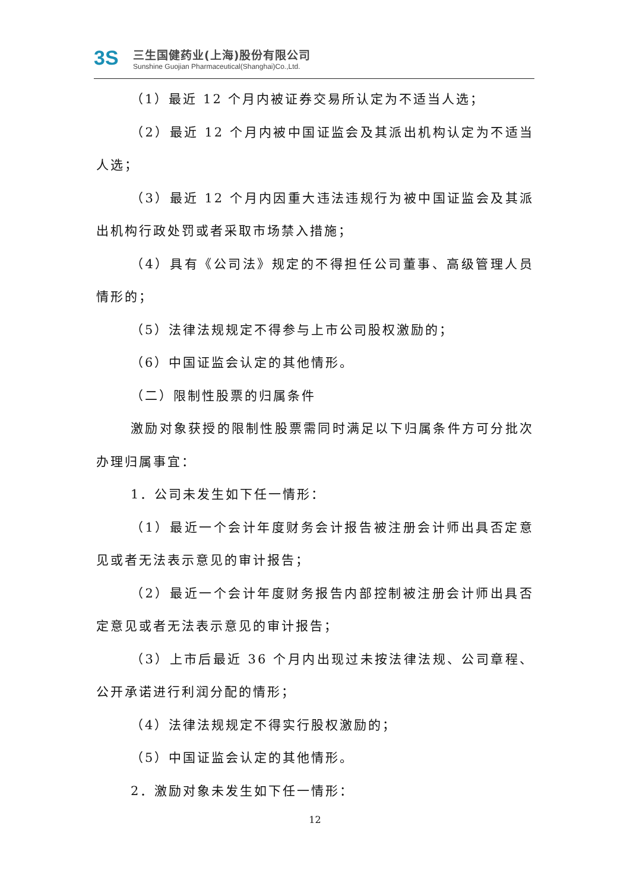3S
三生国健药业(上海)股份有限公司
Sunshine Guojian Pharmaceutical(Shanghai)Co.,Ltd.
（1）最近 12 个月内被证券交易所认定为不适当人选；
（2）最近 12 个月内被中国证监会及其派出机构认定为不适当人选；
（3）最近 12 个月内因重大违法违规行为被中国证监会及其派出机构行政处罚或者采取市场禁入措施；
（4）具有《公司法》规定的不得担任公司董事、高级管理人员情形的；
（5）法律法规规定不得参与上市公司股权激励的；
（6）中国证监会认定的其他情形。
（二）限制性股票的归属条件
激励对象获授的限制性股票需同时满足以下归属条件方可分批次办理归属事宜：
1．公司未发生如下任一情形：
（1）最近一个会计年度财务会计报告被注册会计师出具否定意见或者无法表示意见的审计报告；
（2）最近一个会计年度财务报告内部控制被注册会计师出具否定意见或者无法表示意见的审计报告；
（3）上市后最近 36 个月内出现过未按法律法规、公司章程、公开承诺进行利润分配的情形；
（4）法律法规规定不得实行股权激励的；
（5）中国证监会认定的其他情形。
2．激励对象未发生如下任一情形：
12